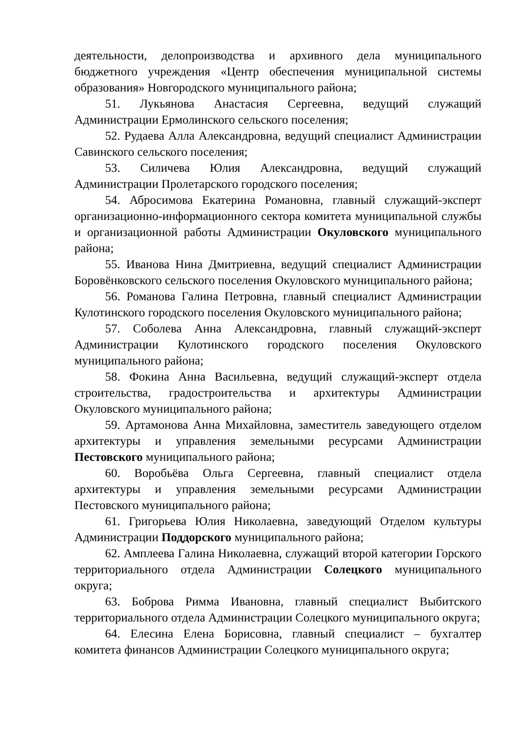деятельности, делопроизводства и архивного дела муниципального бюджетного учреждения «Центр обеспечения муниципальной системы образования» Новгородского муниципального района;
51. Лукьянова Анастасия Сергеевна, ведущий служащий Администрации Ермолинского сельского поселения;
52. Рудаева Алла Александровна, ведущий специалист Администрации Савинского сельского поселения;
53. Силичева Юлия Александровна, ведущий служащий Администрации Пролетарского городского поселения;
54. Абросимова Екатерина Романовна, главный служащий-эксперт организационно-информационного сектора комитета муниципальной службы и организационной работы Администрации Окуловского муниципального района;
55. Иванова Нина Дмитриевна, ведущий специалист Администрации Боровёнковского сельского поселения Окуловского муниципального района;
56. Романова Галина Петровна, главный специалист Администрации Кулотинского городского поселения Окуловского муниципального района;
57. Соболева Анна Александровна, главный служащий-эксперт Администрации Кулотинского городского поселения Окуловского муниципального района;
58. Фокина Анна Васильевна, ведущий служащий-эксперт отдела строительства, градостроительства и архитектуры Администрации Окуловского муниципального района;
59. Артамонова Анна Михайловна, заместитель заведующего отделом архитектуры и управления земельными ресурсами Администрации Пестовского муниципального района;
60. Воробьёва Ольга Сергеевна, главный специалист отдела архитектуры и управления земельными ресурсами Администрации Пестовского муниципального района;
61. Григорьева Юлия Николаевна, заведующий Отделом культуры Администрации Поддорского муниципального района;
62. Амплеева Галина Николаевна, служащий второй категории Горского территориального отдела Администрации Солецкого муниципального округа;
63. Боброва Римма Ивановна, главный специалист Выбитского территориального отдела Администрации Солецкого муниципального округа;
64. Елесина Елена Борисовна, главный специалист – бухгалтер комитета финансов Администрации Солецкого муниципального округа;